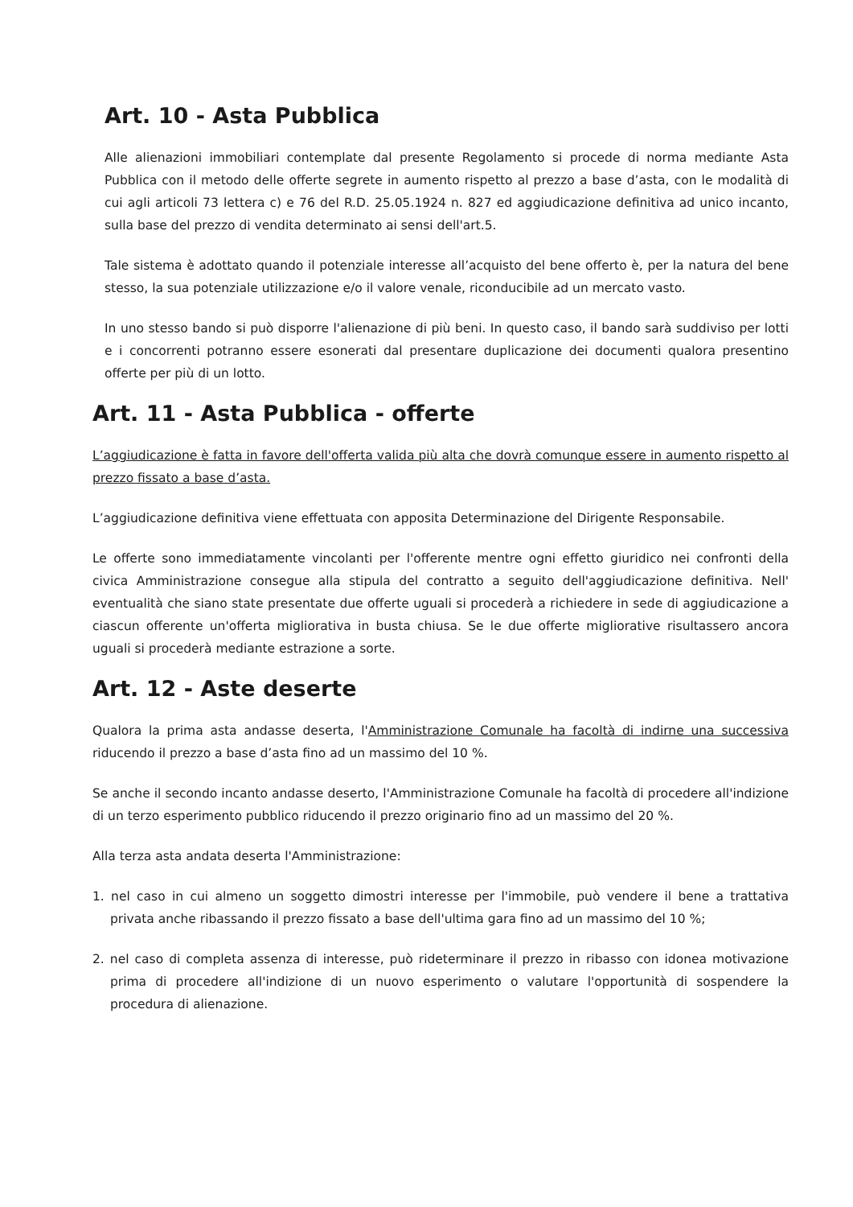Art. 10 - Asta Pubblica
Alle alienazioni immobiliari contemplate dal presente Regolamento si procede di norma mediante Asta Pubblica con il metodo delle offerte segrete in aumento rispetto al prezzo a base d’asta, con le modalità di cui agli articoli 73 lettera c) e 76 del R.D. 25.05.1924 n. 827 ed aggiudicazione definitiva ad unico incanto, sulla base del prezzo di vendita determinato ai sensi dell'art.5.
Tale sistema è adottato quando il potenziale interesse all’acquisto del bene offerto è, per la natura del bene stesso, la sua potenziale utilizzazione e/o il valore venale, riconducibile ad un mercato vasto.
In uno stesso bando si può disporre l'alienazione di più beni. In questo caso, il bando sarà suddiviso per lotti e i concorrenti potranno essere esonerati dal presentare duplicazione dei documenti qualora presentino offerte per più di un lotto.
Art. 11 - Asta Pubblica - offerte
L’aggiudicazione è fatta in favore dell'offerta valida più alta che dovrà comunque essere in aumento rispetto al prezzo fissato a base d’asta.
L’aggiudicazione definitiva viene effettuata con apposita Determinazione del Dirigente Responsabile.
Le offerte sono immediatamente vincolanti per l'offerente mentre ogni effetto giuridico nei confronti della civica Amministrazione consegue alla stipula del contratto a seguito dell'aggiudicazione definitiva. Nell' eventualità che siano state presentate due offerte uguali si procederà a richiedere in sede di aggiudicazione a ciascun offerente un'offerta migliorativa in busta chiusa. Se le due offerte migliorative risultassero ancora uguali si procederà mediante estrazione a sorte.
Art. 12 - Aste deserte
Qualora la prima asta andasse deserta, l'Amministrazione Comunale ha facoltà di indirne una successiva riducendo il prezzo a base d’asta fino ad un massimo del 10 %.
Se anche il secondo incanto andasse deserto, l'Amministrazione Comunale ha facoltà di procedere all'indizione di un terzo esperimento pubblico riducendo il prezzo originario fino ad un massimo del 20 %.
Alla terza asta andata deserta l'Amministrazione:
1. nel caso in cui almeno un soggetto dimostri interesse per l'immobile, può vendere il bene a trattativa privata anche ribassando il prezzo fissato a base dell'ultima gara fino ad un massimo del 10 %;
2. nel caso di completa assenza di interesse, può rideterminare il prezzo in ribasso con idonea motivazione prima di procedere all'indizione di un nuovo esperimento o valutare l'opportunità di sospendere la procedura di alienazione.